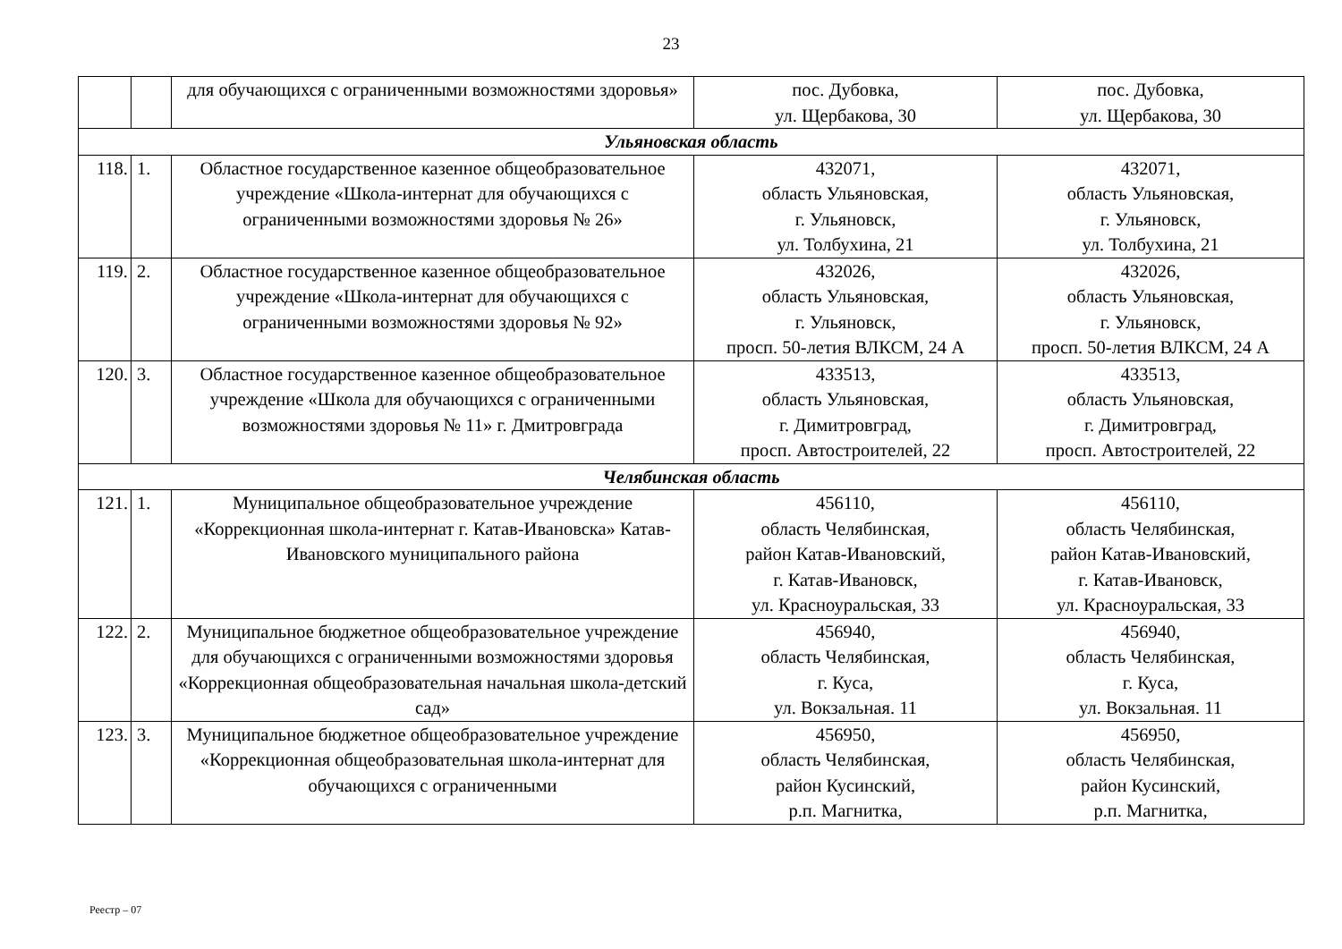23
| | | для обучающихся с ограниченными возможностями здоровья» | пос. Дубовка, ул. Щербакова, 30 | пос. Дубовка, ул. Щербакова, 30 |
| Ульяновская область | | | | |
| 118. | 1. | Областное государственное казенное общеобразовательное учреждение «Школа-интернат для обучающихся с ограниченными возможностями здоровья № 26» | 432071, область Ульяновская, г. Ульяновск, ул. Толбухина, 21 | 432071, область Ульяновская, г. Ульяновск, ул. Толбухина, 21 |
| 119. | 2. | Областное государственное казенное общеобразовательное учреждение «Школа-интернат для обучающихся с ограниченными возможностями здоровья № 92» | 432026, область Ульяновская, г. Ульяновск, просп. 50-летия ВЛКСМ, 24 А | 432026, область Ульяновская, г. Ульяновск, просп. 50-летия ВЛКСМ, 24 А |
| 120. | 3. | Областное государственное казенное общеобразовательное учреждение «Школа для обучающихся с ограниченными возможностями здоровья № 11» г. Дмитровграда | 433513, область Ульяновская, г. Димитровград, просп. Автостроителей, 22 | 433513, область Ульяновская, г. Димитровград, просп. Автостроителей, 22 |
| Челябинская область | | | | |
| 121. | 1. | Муниципальное общеобразовательное учреждение «Коррекционная школа-интернат г. Катав-Ивановска» Катав-Ивановского муниципального района | 456110, область Челябинская, район Катав-Ивановский, г. Катав-Ивановск, ул. Красноуральская, 33 | 456110, область Челябинская, район Катав-Ивановский, г. Катав-Ивановск, ул. Красноуральская, 33 |
| 122. | 2. | Муниципальное бюджетное общеобразовательное учреждение для обучающихся с ограниченными возможностями здоровья «Коррекционная общеобразовательная начальная школа-детский сад» | 456940, область Челябинская, г. Куса, ул. Вокзальная. 11 | 456940, область Челябинская, г. Куса, ул. Вокзальная. 11 |
| 123. | 3. | Муниципальное бюджетное общеобразовательное учреждение «Коррекционная общеобразовательная школа-интернат для обучающихся с ограниченными | 456950, область Челябинская, район Кусинский, р.п. Магнитка, | 456950, область Челябинская, район Кусинский, р.п. Магнитка, |
Реестр – 07